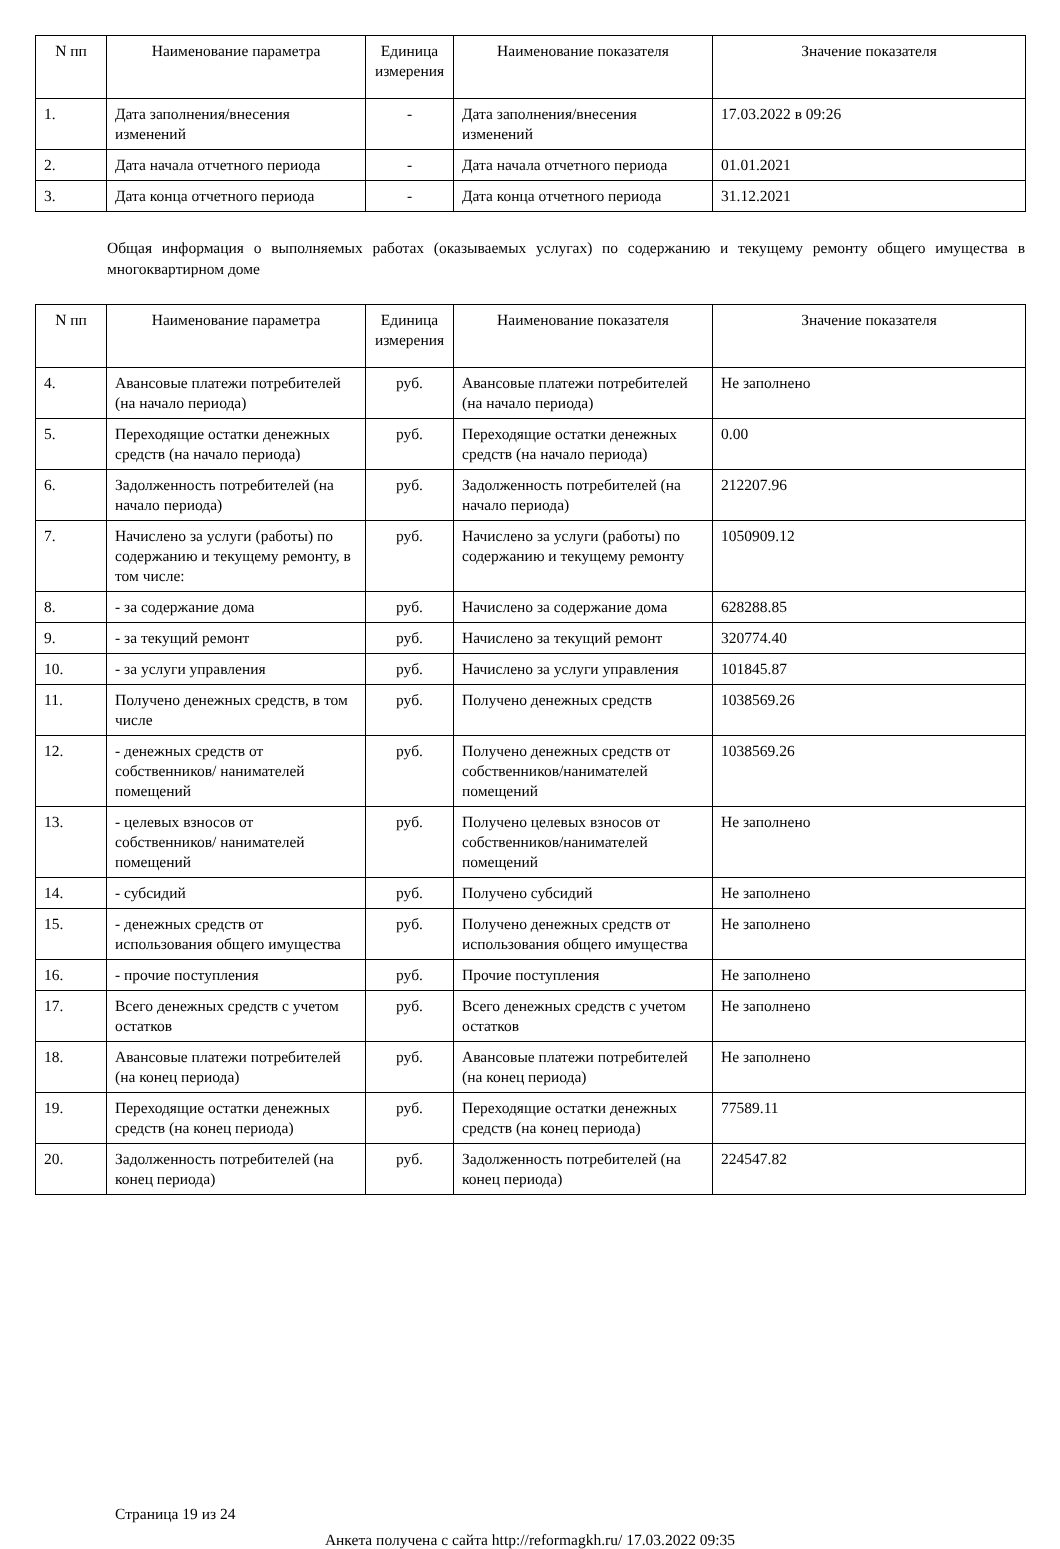| N пп | Наименование параметра | Единица измерения | Наименование показателя | Значение показателя |
| --- | --- | --- | --- | --- |
| 1. | Дата заполнения/внесения изменений | - | Дата заполнения/внесения изменений | 17.03.2022 в 09:26 |
| 2. | Дата начала отчетного периода | - | Дата начала отчетного периода | 01.01.2021 |
| 3. | Дата конца отчетного периода | - | Дата конца отчетного периода | 31.12.2021 |
Общая информация о выполняемых работах (оказываемых услугах) по содержанию и текущему ремонту общего имущества в многоквартирном доме
| N пп | Наименование параметра | Единица измерения | Наименование показателя | Значение показателя |
| --- | --- | --- | --- | --- |
| 4. | Авансовые платежи потребителей (на начало периода) | руб. | Авансовые платежи потребителей (на начало периода) | Не заполнено |
| 5. | Переходящие остатки денежных средств (на начало периода) | руб. | Переходящие остатки денежных средств (на начало периода) | 0.00 |
| 6. | Задолженность потребителей (на начало периода) | руб. | Задолженность потребителей (на начало периода) | 212207.96 |
| 7. | Начислено за услуги (работы) по содержанию и текущему ремонту, в том числе: | руб. | Начислено за услуги (работы) по содержанию и текущему ремонту | 1050909.12 |
| 8. | - за содержание дома | руб. | Начислено за содержание дома | 628288.85 |
| 9. | - за текущий ремонт | руб. | Начислено за текущий ремонт | 320774.40 |
| 10. | - за услуги управления | руб. | Начислено за услуги управления | 101845.87 |
| 11. | Получено денежных средств, в том числе | руб. | Получено денежных средств | 1038569.26 |
| 12. | - денежных средств от собственников/ нанимателей помещений | руб. | Получено денежных средств от собственников/нанимателей помещений | 1038569.26 |
| 13. | - целевых взносов от собственников/ нанимателей помещений | руб. | Получено целевых взносов от собственников/нанимателей помещений | Не заполнено |
| 14. | - субсидий | руб. | Получено субсидий | Не заполнено |
| 15. | - денежных средств от использования общего имущества | руб. | Получено денежных средств от использования общего имущества | Не заполнено |
| 16. | - прочие поступления | руб. | Прочие поступления | Не заполнено |
| 17. | Всего денежных средств с учетом остатков | руб. | Всего денежных средств с учетом остатков | Не заполнено |
| 18. | Авансовые платежи потребителей (на конец периода) | руб. | Авансовые платежи потребителей (на конец периода) | Не заполнено |
| 19. | Переходящие остатки денежных средств (на конец периода) | руб. | Переходящие остатки денежных средств (на конец периода) | 77589.11 |
| 20. | Задолженность потребителей (на конец периода) | руб. | Задолженность потребителей (на конец периода) | 224547.82 |
Страница 19 из 24
Анкета получена с сайта http://reformagkh.ru/ 17.03.2022 09:35